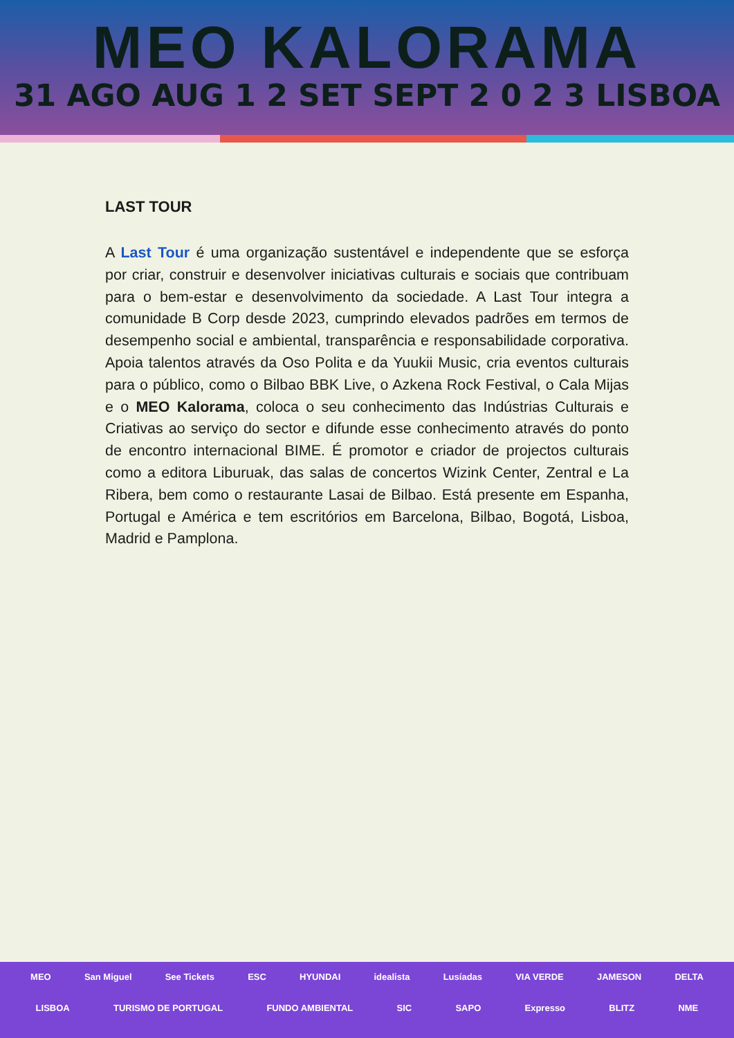MEO KALORAMA
31 AGO AUG 1 2 SET SEPT 2 0 2 3 LISBOA
LAST TOUR
A Last Tour é uma organização sustentável e independente que se esforça por criar, construir e desenvolver iniciativas culturais e sociais que contribuam para o bem-estar e desenvolvimento da sociedade. A Last Tour integra a comunidade B Corp desde 2023, cumprindo elevados padrões em termos de desempenho social e ambiental, transparência e responsabilidade corporativa. Apoia talentos através da Oso Polita e da Yuukii Music, cria eventos culturais para o público, como o Bilbao BBK Live, o Azkena Rock Festival, o Cala Mijas e o MEO Kalorama, coloca o seu conhecimento das Indústrias Culturais e Criativas ao serviço do sector e difunde esse conhecimento através do ponto de encontro internacional BIME. É promotor e criador de projectos culturais como a editora Liburuak, das salas de concertos Wizink Center, Zentral e La Ribera, bem como o restaurante Lasai de Bilbao. Está presente em Espanha, Portugal e América e tem escritórios em Barcelona, Bilbao, Bogotá, Lisboa, Madrid e Pamplona.
MEO San Miguel See Tickets ESC HYUNDAI idealista Lusíadas VIA VERDE JAMESON DELTA
LISBOA TURISMO DE PORTUGAL FUNDO AMBIENTAL SIC SAPO Expresso BLITZ NME